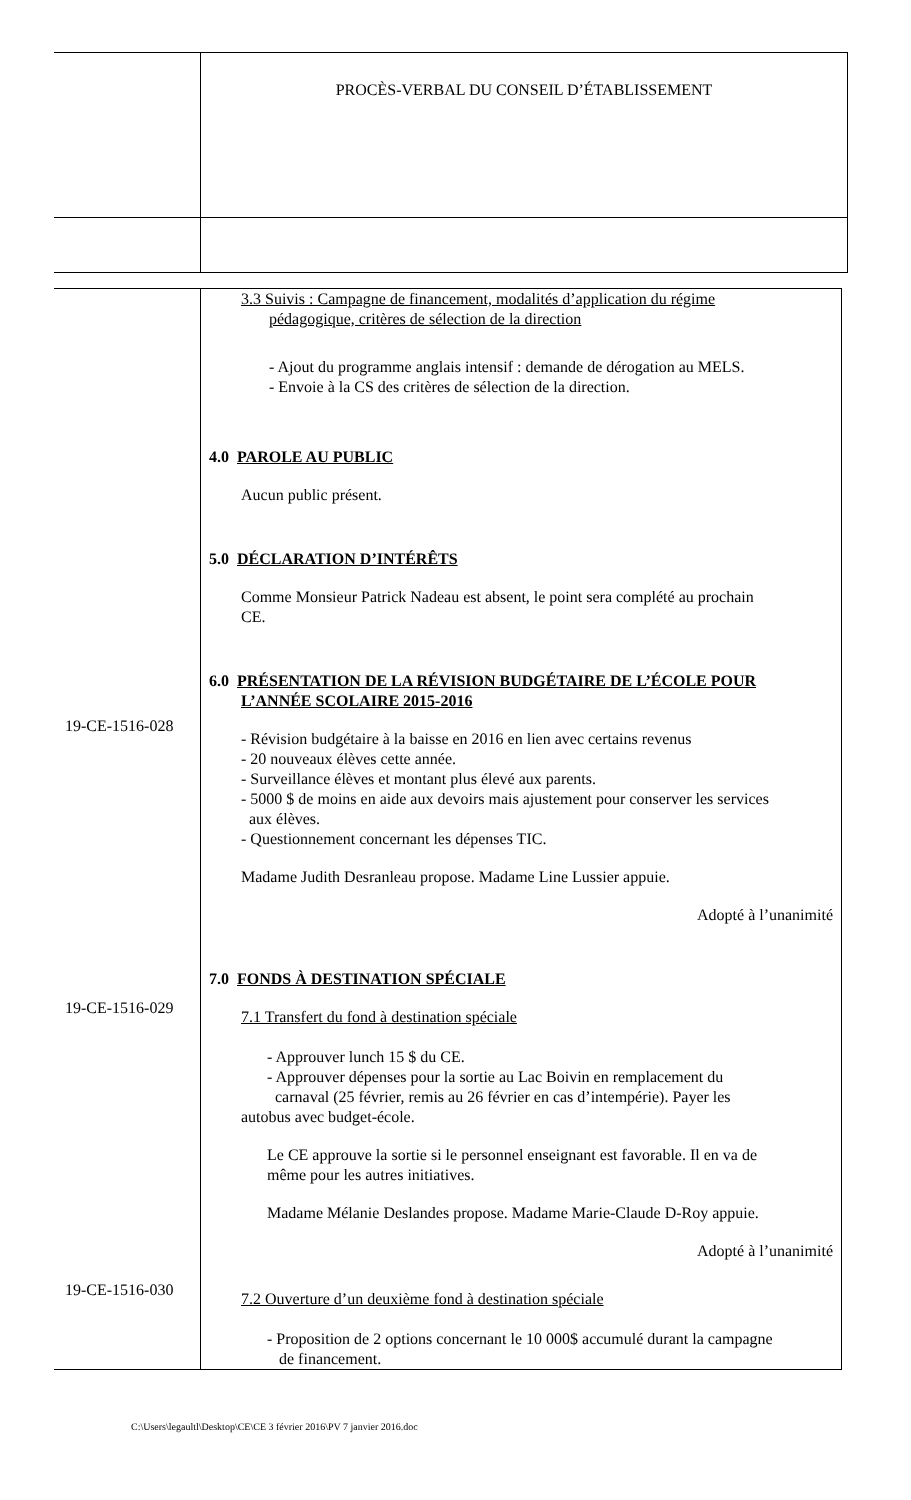| | PROCÈS-VERBAL DU CONSEIL D’ÉTABLISSEMENT |
| 19-CE-1516-028 19-CE-1516-029 19-CE-1516-030 | 3.3 Suivis : Campagne de financement, modalités d’application du régime pédagogique, critères de sélection de la direction - Ajout du programme anglais intensif : demande de dérogation au MELS. - Envoie à la CS des critères de sélection de la direction. 4.0 PAROLE AU PUBLIC Aucun public présent. 5.0 DÉCLARATION D’INTÉRÊTS Comme Monsieur Patrick Nadeau est absent, le point sera complété au prochain CE. 6.0 PRÉSENTATION DE LA RÉVISION BUDGÉTAIRE DE L’ÉCOLE POUR L’ANNÉE SCOLAIRE 2015-2016 - Révision budgétaire à la baisse en 2016 en lien avec certains revenus - 20 nouveaux élèves cette année. - Surveillance élèves et montant plus élevé aux parents. - 5000 $ de moins en aide aux devoirs mais ajustement pour conserver les services aux élèves. - Questionnement concernant les dépenses TIC. Madame Judith Desranleau propose. Madame Line Lussier appuie. Adopté à l’unanimité 7.0 FONDS À DESTINATION SPÉCIALE 7.1 Transfert du fond à destination spéciale - Approuver lunch 15 $ du CE. - Approuver dépenses pour la sortie au Lac Boivin en remplacement du carnaval (25 février, remis au 26 février en cas d’intempérie). Payer les autobus avec budget-école. Le CE approuve la sortie si le personnel enseignant est favorable. Il en va de même pour les autres initiatives. Madame Mélanie Deslandes propose. Madame Marie-Claude D-Roy appuie. Adopté à l’unanimité 7.2 Ouverture d’un deuxième fond à destination spéciale - Proposition de 2 options concernant le 10 000$ accumulé durant la campagne de financement. |
C:\Users\legaultl\Desktop\CE\CE 3 février 2016\PV 7 janvier 2016.doc